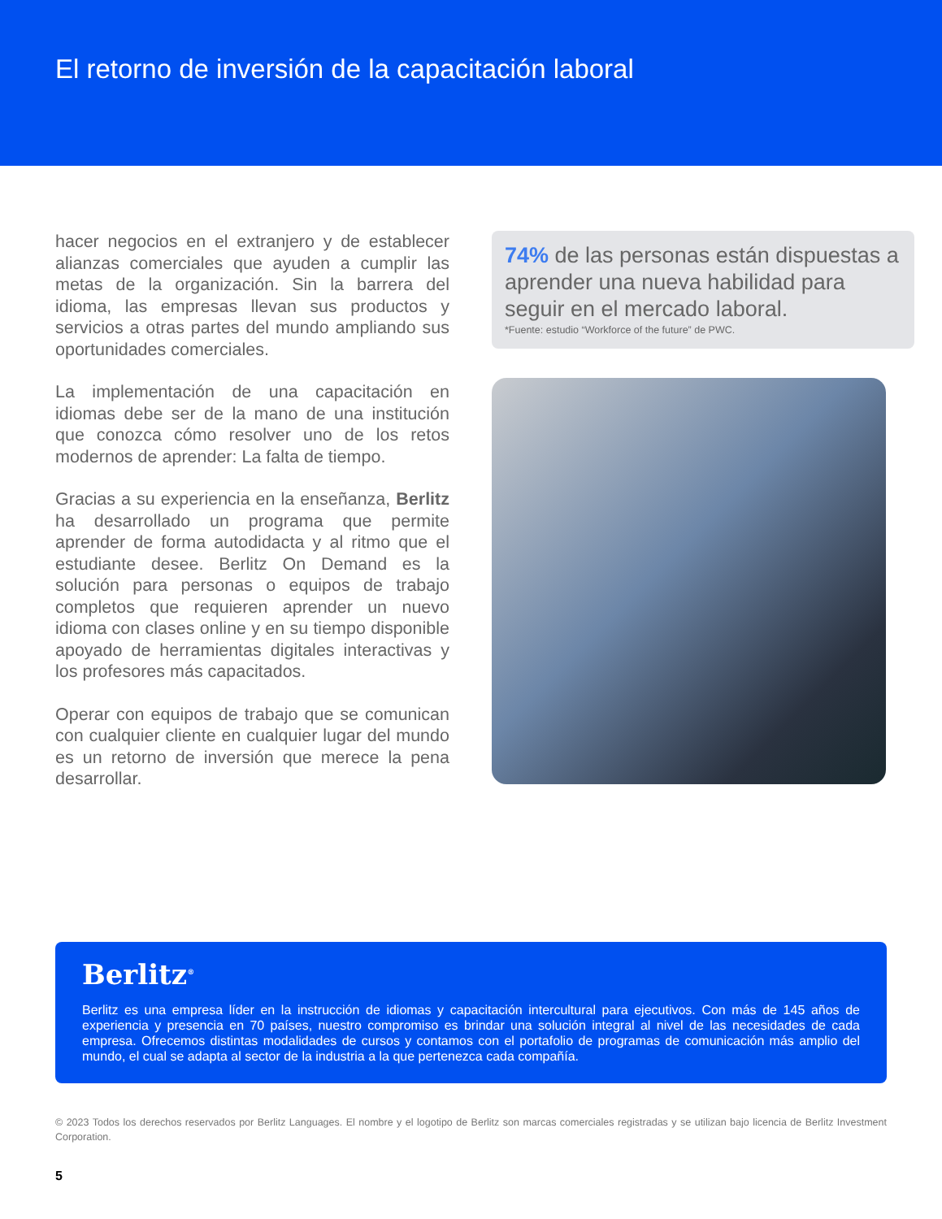El retorno de inversión de la capacitación laboral
hacer negocios en el extranjero y de establecer alianzas comerciales que ayuden a cumplir las metas de la organización. Sin la barrera del idioma, las empresas llevan sus productos y servicios a otras partes del mundo ampliando sus oportunidades comerciales.
La implementación de una capacitación en idiomas debe ser de la mano de una institución que conozca cómo resolver uno de los retos modernos de aprender: La falta de tiempo.
Gracias a su experiencia en la enseñanza, Berlitz ha desarrollado un programa que permite aprender de forma autodidacta y al ritmo que el estudiante desee. Berlitz On Demand es la solución para personas o equipos de trabajo completos que requieren aprender un nuevo idioma con clases online y en su tiempo disponible apoyado de herramientas digitales interactivas y los profesores más capacitados.
Operar con equipos de trabajo que se comunican con cualquier cliente en cualquier lugar del mundo es un retorno de inversión que merece la pena desarrollar.
74% de las personas están dispuestas a aprender una nueva habilidad para seguir en el mercado laboral.
*Fuente: estudio “Workforce of the future” de PWC.
Berlitz<sup>®</sup>
Berlitz es una empresa líder en la instrucción de idiomas y capacitación intercultural para ejecutivos. Con más de 145 años de experiencia y presencia en 70 países, nuestro compromiso es brindar una solución integral al nivel de las necesidades de cada empresa. Ofrecemos distintas modalidades de cursos y contamos con el portafolio de programas de comunicación más amplio del mundo, el cual se adapta al sector de la industria a la que pertenezca cada compañía.
© 2023 Todos los derechos reservados por Berlitz Languages. El nombre y el logotipo de Berlitz son marcas comerciales registradas y se utilizan bajo licencia de Berlitz Investment Corporation.
5